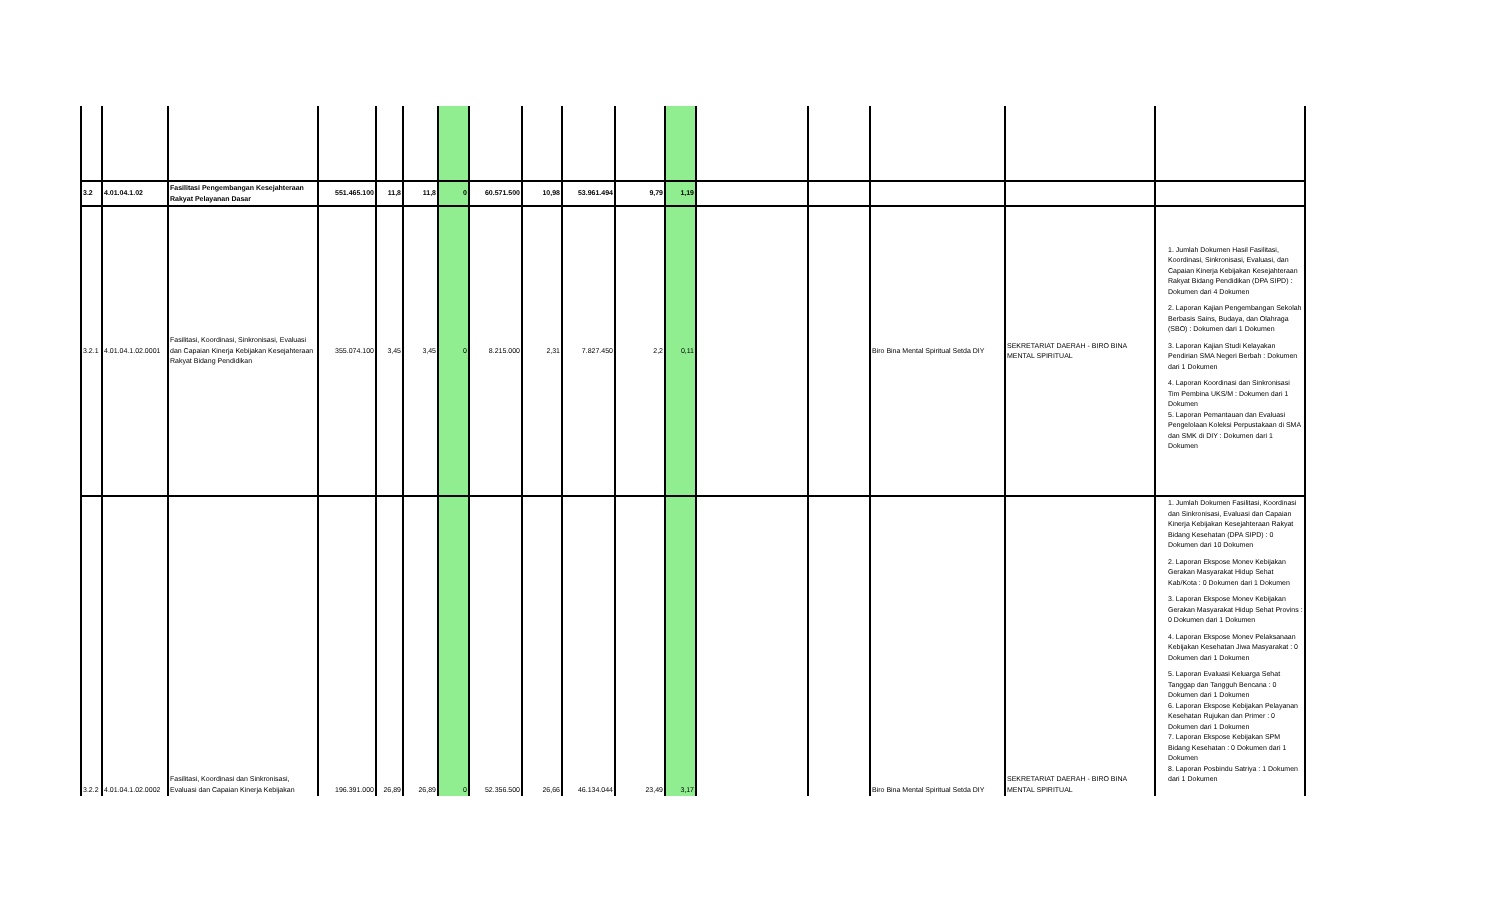| 3.2 | 4.01.04.1.02 | Fasilitasi Pengembangan Kesejahteraan Rakyat Pelayanan Dasar | 551.465.100 | 11,8 | 11,8 | 0 | 60.571.500 | 10,98 | 53.961.494 | 9,79 | 1,19 | | | | | |
| 3.2.1 | 4.01.04.1.02.0001 | Fasilitasi, Koordinasi, Sinkronisasi, Evaluasi dan Capaian Kinerja Kebijakan Kesejahteraan Rakyat Bidang Pendidikan | 355.074.100 | 3,45 | 3,45 | 0 | 8.215.000 | 2,31 | 7.827.450 | 2,2 | 0,11 | | | Biro Bina Mental Spiritual Setda DIY | SEKRETARIAT DAERAH - BIRO BINA MENTAL SPIRITUAL | 1. Jumlah Dokumen Hasil Fasilitasi, Koordinasi, Sinkronisasi, Evaluasi, dan Capaian Kinerja Kebijakan Kesejahteraan Rakyat Bidang Pendidikan (DPA SIPD) : Dokumen dari 4 Dokumen 2. Laporan Kajian Pengembangan Sekolah Berbasis Sains, Budaya, dan Olahraga (SBO) : Dokumen dari 1 Dokumen 3. Laporan Kajian Studi Kelayakan Pendirian SMA Negeri Berbah : Dokumen dari 1 Dokumen 4. Laporan Koordinasi dan Sinkronisasi Tim Pembina UKS/M : Dokumen dari 1 Dokumen 5. Laporan Pemantauan dan Evaluasi Pengelolaan Koleksi Perpustakaan di SMA dan SMK di DIY : Dokumen dari 1 Dokumen |
| 3.2.2 | 4.01.04.1.02.0002 | Fasilitasi, Koordinasi dan Sinkronisasi, Evaluasi dan Capaian Kinerja Kebijakan | 196.391.000 | 26,89 | 26,89 | 0 | 52.356.500 | 26,66 | 46.134.044 | 23,49 | 3,17 | | | Biro Bina Mental Spiritual Setda DIY | SEKRETARIAT DAERAH - BIRO BINA MENTAL SPIRITUAL | 1. Jumlah Dokumen Fasilitasi, Koordinasi dan Sinkronisasi, Evaluasi dan Capaian Kinerja Kebijakan Kesejahteraan Rakyat Bidang Kesehatan (DPA SIPD) : 0 Dokumen dari 10 Dokumen 2. Laporan Ekspose Monev Kebijakan Gerakan Masyarakat Hidup Sehat Kab/Kota : 0 Dokumen dari 1 Dokumen 3. Laporan Ekspose Monev Kebijakan Gerakan Masyarakat Hidup Sehat Provins : 0 Dokumen dari 1 Dokumen 4. Laporan Ekspose Monev Pelaksanaan Kebijakan Kesehatan Jiwa Masyarakat : 0 Dokumen dari 1 Dokumen 5. Laporan Evaluasi Keluarga Sehat Tanggap dan Tangguh Bencana : 0 Dokumen dari 1 Dokumen 6. Laporan Ekspose Kebijakan Pelayanan Kesehatan Rujukan dan Primer : 0 Dokumen dari 1 Dokumen 7. Laporan Ekspose Kebijakan SPM Bidang Kesehatan : 0 Dokumen dari 1 Dokumen 8. Laporan Posbindu Satriya : 1 Dokumen dari 1 Dokumen |